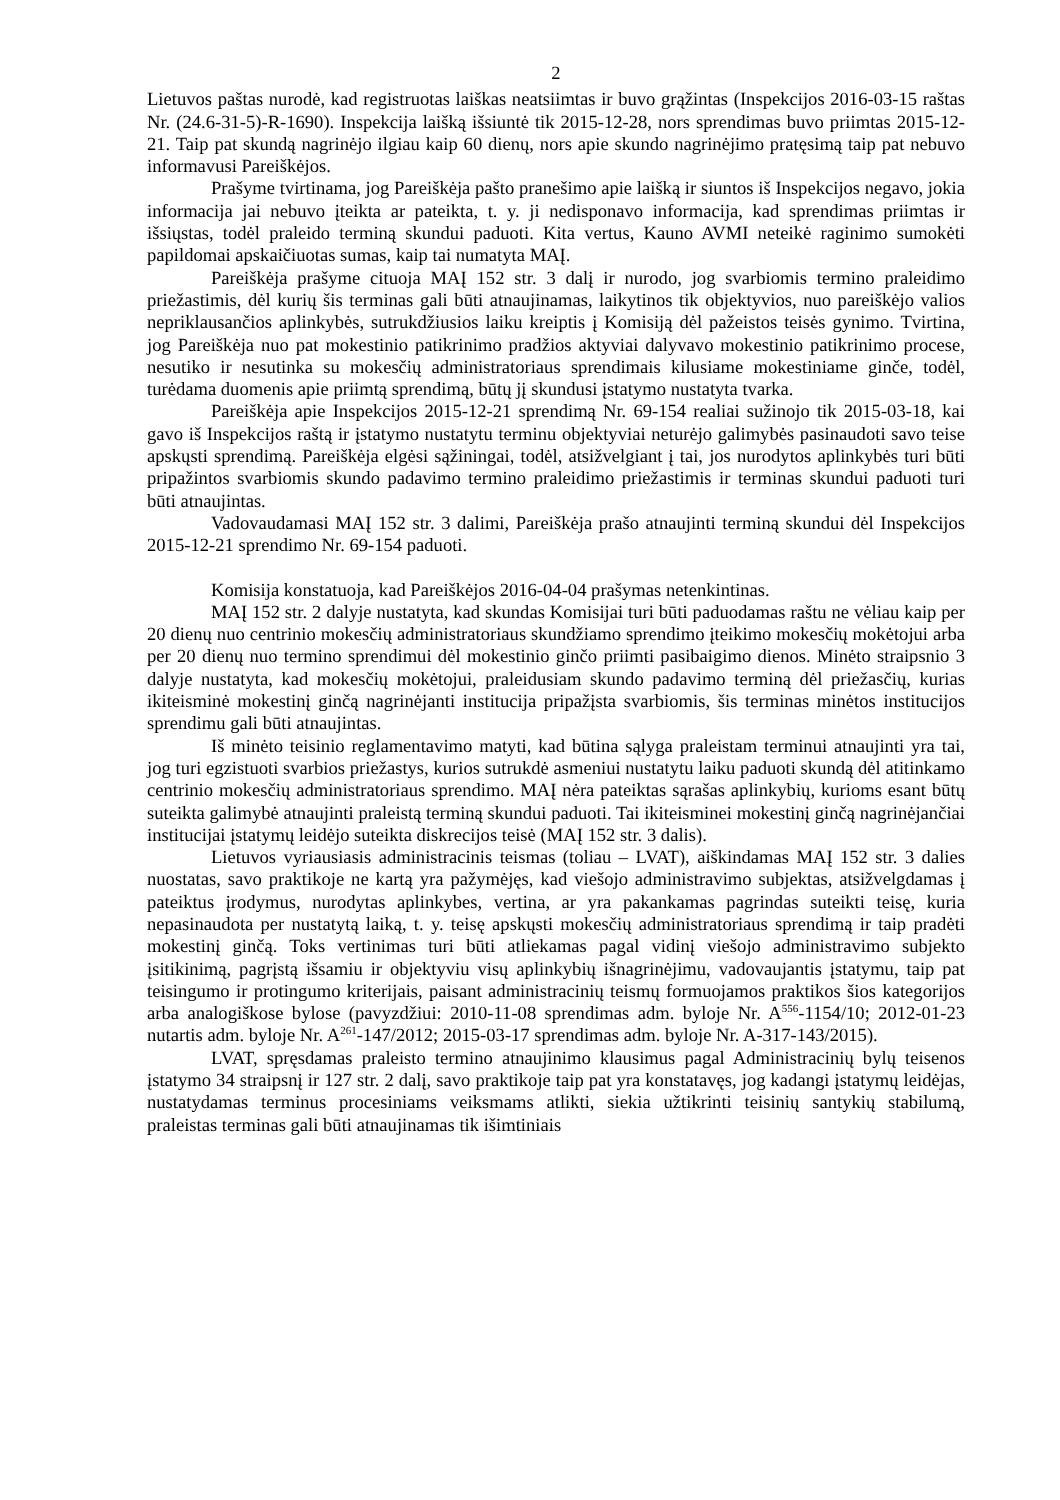2
Lietuvos paštas nurodė, kad registruotas laiškas neatsiimtas ir buvo grąžintas (Inspekcijos 2016-03-15 raštas Nr. (24.6-31-5)-R-1690). Inspekcija laišką išsiuntė tik 2015-12-28, nors sprendimas buvo priimtas 2015-12-21. Taip pat skundą nagrinėjo ilgiau kaip 60 dienų, nors apie skundo nagrinėjimo pratęsimą taip pat nebuvo informavusi Pareiškėjos.
Prašyme tvirtinama, jog Pareiškėja pašto pranešimo apie laišką ir siuntos iš Inspekcijos negavo, jokia informacija jai nebuvo įteikta ar pateikta, t. y. ji nedisponavo informacija, kad sprendimas priimtas ir išsiųstas, todėl praleido terminą skundui paduoti. Kita vertus, Kauno AVMI neteikė raginimo sumokėti papildomai apskaičiuotas sumas, kaip tai numatyta MAĮ.
Pareiškėja prašyme cituoja MAĮ 152 str. 3 dalį ir nurodo, jog svarbiomis termino praleidimo priežastimis, dėl kurių šis terminas gali būti atnaujinamas, laikytinos tik objektyvios, nuo pareiškėjo valios nepriklausančios aplinkybės, sutrukdžiusios laiku kreiptis į Komisiją dėl pažeistos teisės gynimo. Tvirtina, jog Pareiškėja nuo pat mokestinio patikrinimo pradžios aktyviai dalyvavo mokestinio patikrinimo procese, nesutiko ir nesutinka su mokesčių administratoriaus sprendimais kilusiame mokestiniame ginče, todėl, turėdama duomenis apie priimtą sprendimą, būtų jį skundusi įstatymo nustatyta tvarka.
Pareiškėja apie Inspekcijos 2015-12-21 sprendimą Nr. 69-154 realiai sužinojo tik 2015-03-18, kai gavo iš Inspekcijos raštą ir įstatymo nustatytu terminu objektyviai neturėjo galimybės pasinaudoti savo teise apskųsti sprendimą. Pareiškėja elgėsi sąžiningai, todėl, atsižvelgiant į tai, jos nurodytos aplinkybės turi būti pripažintos svarbiomis skundo padavimo termino praleidimo priežastimis ir terminas skundui paduoti turi būti atnaujintas.
Vadovaudamasi MAĮ 152 str. 3 dalimi, Pareiškėja prašo atnaujinti terminą skundui dėl Inspekcijos 2015-12-21 sprendimo Nr. 69-154 paduoti.
Komisija konstatuoja, kad Pareiškėjos 2016-04-04 prašymas netenkintinas.
MAĮ 152 str. 2 dalyje nustatyta, kad skundas Komisijai turi būti paduodamas raštu ne vėliau kaip per 20 dienų nuo centrinio mokesčių administratoriaus skundžiamo sprendimo įteikimo mokesčių mokėtojui arba per 20 dienų nuo termino sprendimui dėl mokestinio ginčo priimti pasibaigimo dienos. Minėto straipsnio 3 dalyje nustatyta, kad mokesčių mokėtojui, praleidusiam skundo padavimo terminą dėl priežasčių, kurias ikiteisminė mokestinį ginčą nagrinėjanti institucija pripažįsta svarbiomis, šis terminas minėtos institucijos sprendimu gali būti atnaujintas.
Iš minėto teisinio reglamentavimo matyti, kad būtina sąlyga praleistam terminui atnaujinti yra tai, jog turi egzistuoti svarbios priežastys, kurios sutrukdė asmeniui nustatytu laiku paduoti skundą dėl atitinkamo centrinio mokesčių administratoriaus sprendimo. MAĮ nėra pateiktas sąrašas aplinkybių, kurioms esant būtų suteikta galimybė atnaujinti praleistą terminą skundui paduoti. Tai ikiteisminei mokestinį ginčą nagrinėjančiai institucijai įstatymų leidėjo suteikta diskrecijos teisė (MAĮ 152 str. 3 dalis).
Lietuvos vyriausiasis administracinis teismas (toliau – LVAT), aiškindamas MAĮ 152 str. 3 dalies nuostatas, savo praktikoje ne kartą yra pažymėjęs, kad viešojo administravimo subjektas, atsižvelgdamas į pateiktus įrodymus, nurodytas aplinkybes, vertina, ar yra pakankamas pagrindas suteikti teisę, kuria nepasinaudota per nustatytą laiką, t. y. teisę apskųsti mokesčių administratoriaus sprendimą ir taip pradėti mokestinį ginčą. Toks vertinimas turi būti atliekamas pagal vidinį viešojo administravimo subjekto įsitikinimą, pagrįstą išsamiu ir objektyviu visų aplinkybių išnagrinėjimu, vadovaujantis įstatymu, taip pat teisingumo ir protingumo kriterijais, paisant administracinių teismų formuojamos praktikos šios kategorijos arba analogiškose bylose (pavyzdžiui: 2010-11-08 sprendimas adm. byloje Nr. A<sup>556</sup>-1154/10; 2012-01-23 nutartis adm. byloje Nr. A<sup>261</sup>-147/2012; 2015-03-17 sprendimas adm. byloje Nr. A-317-143/2015).
LVAT, spręsdamas praleisto termino atnaujinimo klausimus pagal Administracinių bylų teisenos įstatymo 34 straipsnį ir 127 str. 2 dalį, savo praktikoje taip pat yra konstatavęs, jog kadangi įstatymų leidėjas, nustatydamas terminus procesiniams veiksmams atlikti, siekia užtikrinti teisinių santykių stabilumą, praleistas terminas gali būti atnaujinamas tik išimtiniais